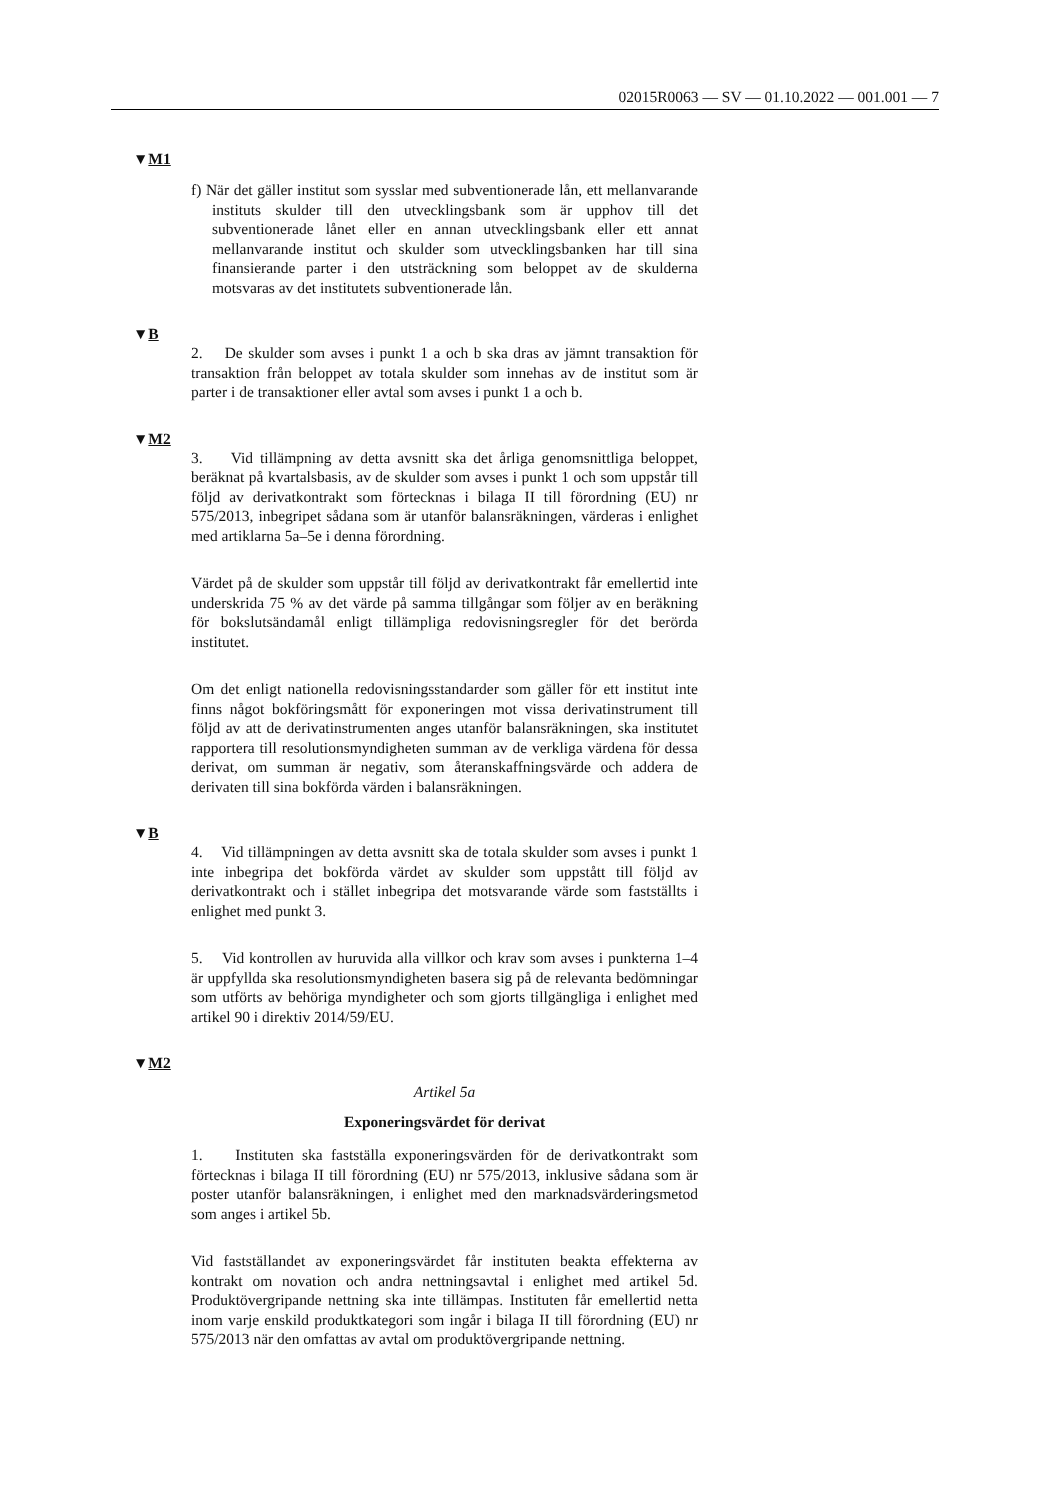02015R0063 — SV — 01.10.2022 — 001.001 — 7
▼M1
f) När det gäller institut som sysslar med subventionerade lån, ett mellanvarande instituts skulder till den utvecklingsbank som är upphov till det subventionerade lånet eller en annan utvecklingsbank eller ett annat mellanvarande institut och skulder som utvecklingsbanken har till sina finansierande parter i den utsträckning som beloppet av de skulderna motsvaras av det institutets subventionerade lån.
▼B
2. De skulder som avses i punkt 1 a och b ska dras av jämnt transaktion för transaktion från beloppet av totala skulder som innehas av de institut som är parter i de transaktioner eller avtal som avses i punkt 1 a och b.
▼M2
3. Vid tillämpning av detta avsnitt ska det årliga genomsnittliga beloppet, beräknat på kvartalsbasis, av de skulder som avses i punkt 1 och som uppstår till följd av derivatkontrakt som förtecknas i bilaga II till förordning (EU) nr 575/2013, inbegripet sådana som är utanför balansräkningen, värderas i enlighet med artiklarna 5a–5e i denna förordning.
Värdet på de skulder som uppstår till följd av derivatkontrakt får emellertid inte underskrida 75 % av det värde på samma tillgångar som följer av en beräkning för bokslutsändamål enligt tillämpliga redovisningsregler för det berörda institutet.
Om det enligt nationella redovisningsstandarder som gäller för ett institut inte finns något bokföringsmått för exponeringen mot vissa derivatinstrument till följd av att de derivatinstrumenten anges utanför balansräkningen, ska institutet rapportera till resolutionsmyndigheten summan av de verkliga värdena för dessa derivat, om summan är negativ, som återanskaffningsvärde och addera de derivaten till sina bokförda värden i balansräkningen.
▼B
4. Vid tillämpningen av detta avsnitt ska de totala skulder som avses i punkt 1 inte inbegripa det bokförda värdet av skulder som uppstått till följd av derivatkontrakt och i stället inbegripa det motsvarande värde som fastställts i enlighet med punkt 3.
5. Vid kontrollen av huruvida alla villkor och krav som avses i punkterna 1–4 är uppfyllda ska resolutionsmyndigheten basera sig på de relevanta bedömningar som utförts av behöriga myndigheter och som gjorts tillgängliga i enlighet med artikel 90 i direktiv 2014/59/EU.
▼M2
Artikel 5a
Exponeringsvärdet för derivat
1. Instituten ska fastställa exponeringsvärden för de derivatkontrakt som förtecknas i bilaga II till förordning (EU) nr 575/2013, inklusive sådana som är poster utanför balansräkningen, i enlighet med den marknadsvärderingsmetod som anges i artikel 5b.
Vid fastställandet av exponeringsvärdet får instituten beakta effekterna av kontrakt om novation och andra nettningsavtal i enlighet med artikel 5d. Produktövergripande nettning ska inte tillämpas. Instituten får emellertid netta inom varje enskild produktkategori som ingår i bilaga II till förordning (EU) nr 575/2013 när den omfattas av avtal om produktövergripande nettning.